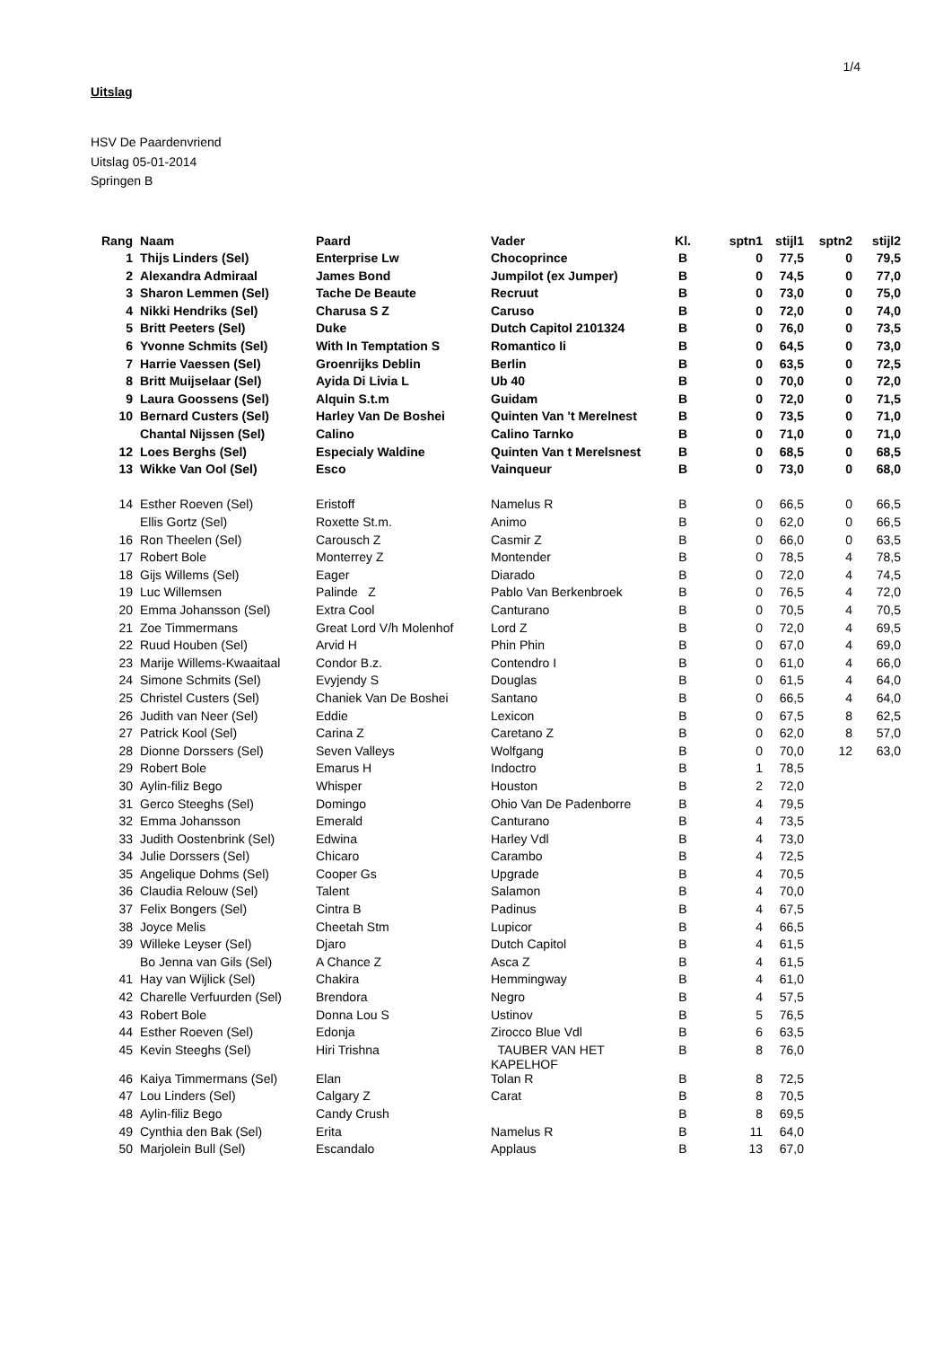1/4
Uitslag
HSV De Paardenvriend
Uitslag 05-01-2014
Springen B
| Rang | Naam | Paard | Vader | Kl. | sptn1 | stijl1 | sptn2 | stijl2 |
| --- | --- | --- | --- | --- | --- | --- | --- | --- |
| 1 | Thijs Linders (Sel) | Enterprise Lw | Chocoprince | B | 0 | 77,5 | 0 | 79,5 |
| 2 | Alexandra Admiraal | James Bond | Jumpilot (ex Jumper) | B | 0 | 74,5 | 0 | 77,0 |
| 3 | Sharon Lemmen (Sel) | Tache De Beaute | Recruut | B | 0 | 73,0 | 0 | 75,0 |
| 4 | Nikki Hendriks (Sel) | Charusa S Z | Caruso | B | 0 | 72,0 | 0 | 74,0 |
| 5 | Britt Peeters (Sel) | Duke | Dutch Capitol 2101324 | B | 0 | 76,0 | 0 | 73,5 |
| 6 | Yvonne Schmits (Sel) | With In Temptation S | Romantico Ii | B | 0 | 64,5 | 0 | 73,0 |
| 7 | Harrie Vaessen (Sel) | Groenrijks Deblin | Berlin | B | 0 | 63,5 | 0 | 72,5 |
| 8 | Britt Muijselaar (Sel) | Ayida Di Livia L | Ub 40 | B | 0 | 70,0 | 0 | 72,0 |
| 9 | Laura Goossens (Sel) | Alquin S.t.m | Guidam | B | 0 | 72,0 | 0 | 71,5 |
| 10 | Bernard Custers (Sel) | Harley Van De Boshei | Quinten Van 't Merelnest | B | 0 | 73,5 | 0 | 71,0 |
| | Chantal Nijssen (Sel) | Calino | Calino Tarnko | B | 0 | 71,0 | 0 | 71,0 |
| 12 | Loes Berghs (Sel) | Especialy Waldine | Quinten Van t Merelsnest | B | 0 | 68,5 | 0 | 68,5 |
| 13 | Wikke Van Ool (Sel) | Esco | Vainqueur | B | 0 | 73,0 | 0 | 68,0 |
| 14 | Esther Roeven (Sel) | Eristoff | Namelus R | B | 0 | 66,5 | 0 | 66,5 |
| | Ellis Gortz (Sel) | Roxette St.m. | Animo | B | 0 | 62,0 | 0 | 66,5 |
| 16 | Ron Theelen (Sel) | Carousch Z | Casmir Z | B | 0 | 66,0 | 0 | 63,5 |
| 17 | Robert Bole | Monterrey Z | Montender | B | 0 | 78,5 | 4 | 78,5 |
| 18 | Gijs Willems (Sel) | Eager | Diarado | B | 0 | 72,0 | 4 | 74,5 |
| 19 | Luc Willemsen | Palinde Z | Pablo Van Berkenbroek | B | 0 | 76,5 | 4 | 72,0 |
| 20 | Emma Johansson (Sel) | Extra Cool | Canturano | B | 0 | 70,5 | 4 | 70,5 |
| 21 | Zoe Timmermans | Great Lord V/h Molenhof | Lord Z | B | 0 | 72,0 | 4 | 69,5 |
| 22 | Ruud Houben (Sel) | Arvid H | Phin Phin | B | 0 | 67,0 | 4 | 69,0 |
| 23 | Marije Willems-Kwaaitaal | Condor B.z. | Contendro I | B | 0 | 61,0 | 4 | 66,0 |
| 24 | Simone Schmits (Sel) | Evyjendy S | Douglas | B | 0 | 61,5 | 4 | 64,0 |
| 25 | Christel Custers (Sel) | Chaniek Van De Boshei | Santano | B | 0 | 66,5 | 4 | 64,0 |
| 26 | Judith van Neer (Sel) | Eddie | Lexicon | B | 0 | 67,5 | 8 | 62,5 |
| 27 | Patrick Kool (Sel) | Carina Z | Caretano Z | B | 0 | 62,0 | 8 | 57,0 |
| 28 | Dionne Dorssers (Sel) | Seven Valleys | Wolfgang | B | 0 | 70,0 | 12 | 63,0 |
| 29 | Robert Bole | Emarus H | Indoctro | B | 1 | 78,5 | | |
| 30 | Aylin-filiz Bego | Whisper | Houston | B | 2 | 72,0 | | |
| 31 | Gerco Steeghs (Sel) | Domingo | Ohio Van De Padenborre | B | 4 | 79,5 | | |
| 32 | Emma Johansson | Emerald | Canturano | B | 4 | 73,5 | | |
| 33 | Judith Oostenbrink (Sel) | Edwina | Harley Vdl | B | 4 | 73,0 | | |
| 34 | Julie Dorssers (Sel) | Chicaro | Carambo | B | 4 | 72,5 | | |
| 35 | Angelique Dohms (Sel) | Cooper Gs | Upgrade | B | 4 | 70,5 | | |
| 36 | Claudia Relouw (Sel) | Talent | Salamon | B | 4 | 70,0 | | |
| 37 | Felix Bongers (Sel) | Cintra B | Padinus | B | 4 | 67,5 | | |
| 38 | Joyce Melis | Cheetah Stm | Lupicor | B | 4 | 66,5 | | |
| 39 | Willeke Leyser (Sel) | Djaro | Dutch Capitol | B | 4 | 61,5 | | |
| | Bo Jenna van Gils (Sel) | A Chance Z | Asca Z | B | 4 | 61,5 | | |
| 41 | Hay van Wijlick (Sel) | Chakira | Hemmingway | B | 4 | 61,0 | | |
| 42 | Charelle Verfuurden (Sel) | Brendora | Negro | B | 4 | 57,5 | | |
| 43 | Robert Bole | Donna Lou S | Ustinov | B | 5 | 76,5 | | |
| 44 | Esther Roeven (Sel) | Edonja | Zirocco Blue Vdl | B | 6 | 63,5 | | |
| 45 | Kevin Steeghs (Sel) | Hiri Trishna | TAUBER VAN HET KAPELHOF | B | 8 | 76,0 | | |
| 46 | Kaiya Timmermans (Sel) | Elan | Tolan R | B | 8 | 72,5 | | |
| 47 | Lou Linders (Sel) | Calgary Z | Carat | B | 8 | 70,5 | | |
| 48 | Aylin-filiz Bego | Candy Crush | | B | 8 | 69,5 | | |
| 49 | Cynthia den Bak (Sel) | Erita | Namelus R | B | 11 | 64,0 | | |
| 50 | Marjolein Bull (Sel) | Escandalo | Applaus | B | 13 | 67,0 | | |